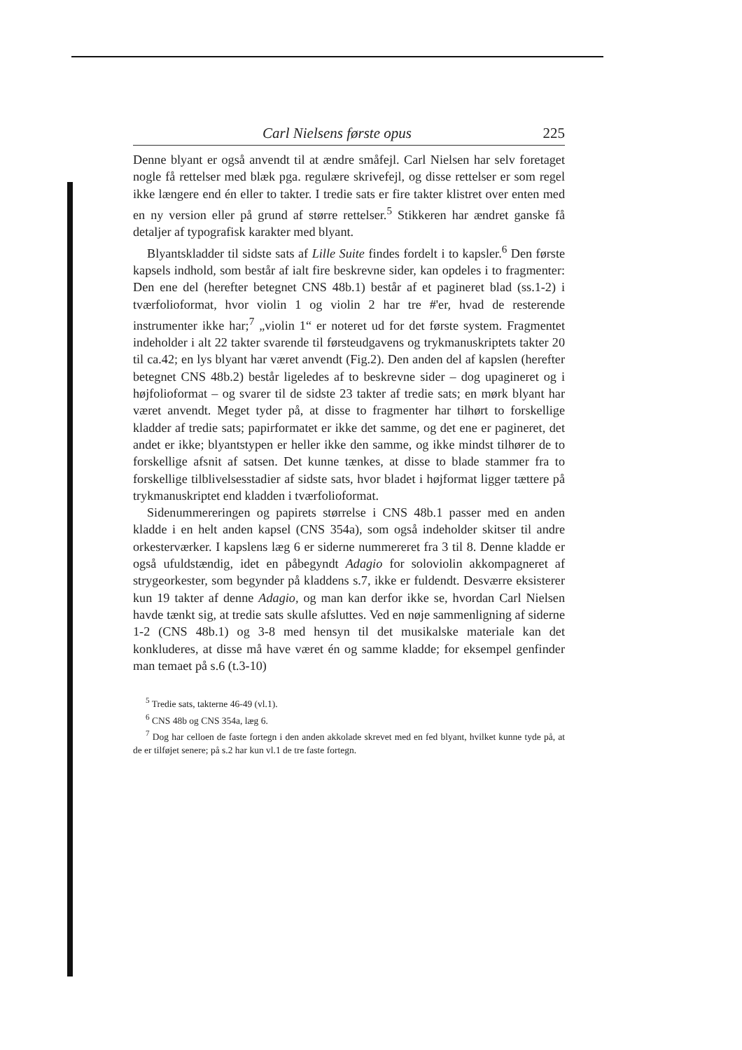Carl Nielsens første opus 225
Denne blyant er også anvendt til at ændre småfejl. Carl Nielsen har selv foretaget nogle få rettelser med blæk pga. regulære skrivefejl, og disse rettelser er som regel ikke længere end én eller to takter. I tredie sats er fire takter klistret over enten med en ny version eller på grund af større rettelser.<sup>5</sup> Stikkeren har ændret ganske få detaljer af typografisk karakter med blyant.
Blyantskladder til sidste sats af Lille Suite findes fordelt i to kapsler.<sup>6</sup> Den første kapsels indhold, som består af ialt fire beskrevne sider, kan opdeles i to fragmenter: Den ene del (herefter betegnet CNS 48b.1) består af et pagineret blad (ss.1-2) i tværfolioformat, hvor violin 1 og violin 2 har tre #'er, hvad de resterende instrumenter ikke har;<sup>7</sup> „violin 1“ er noteret ud for det første system. Fragmentet indeholder i alt 22 takter svarende til førsteudgavens og trykmanuskriptets takter 20 til ca.42; en lys blyant har været anvendt (Fig.2). Den anden del af kapslen (herefter betegnet CNS 48b.2) består ligeledes af to beskrevne sider – dog upagineret og i højfolioformat – og svarer til de sidste 23 takter af tredie sats; en mørk blyant har været anvendt. Meget tyder på, at disse to fragmenter har tilhørt to forskellige kladder af tredie sats; papirformatet er ikke det samme, og det ene er pagineret, det andet er ikke; blyantstypen er heller ikke den samme, og ikke mindst tilhører de to forskellige afsnit af satsen. Det kunne tænkes, at disse to blade stammer fra to forskellige tilblivelsesstadier af sidste sats, hvor bladet i højformat ligger tættere på trykmanuskriptet end kladden i tværfolioformat.
Sidenummereringen og papirets størrelse i CNS 48b.1 passer med en anden kladde i en helt anden kapsel (CNS 354a), som også indeholder skitser til andre orkesterværker. I kapslens læg 6 er siderne nummereret fra 3 til 8. Denne kladde er også ufuldstændig, idet en påbegyndt Adagio for soloviolin akkompagneret af strygeorkester, som begynder på kladdens s.7, ikke er fuldendt. Desværre eksisterer kun 19 takter af denne Adagio, og man kan derfor ikke se, hvordan Carl Nielsen havde tænkt sig, at tredie sats skulle afsluttes. Ved en nøje sammenligning af siderne 1-2 (CNS 48b.1) og 3-8 med hensyn til det musikalske materiale kan det konkluderes, at disse må have været én og samme kladde; for eksempel genfinder man temaet på s.6 (t.3-10)
<sup>5</sup> Tredie sats, takterne 46-49 (vl.1).
<sup>6</sup> CNS 48b og CNS 354a, læg 6.
<sup>7</sup> Dog har celloen de faste fortegn i den anden akkolade skrevet med en fed blyant, hvilket kunne tyde på, at de er tilføjet senere; på s.2 har kun vl.1 de tre faste fortegn.